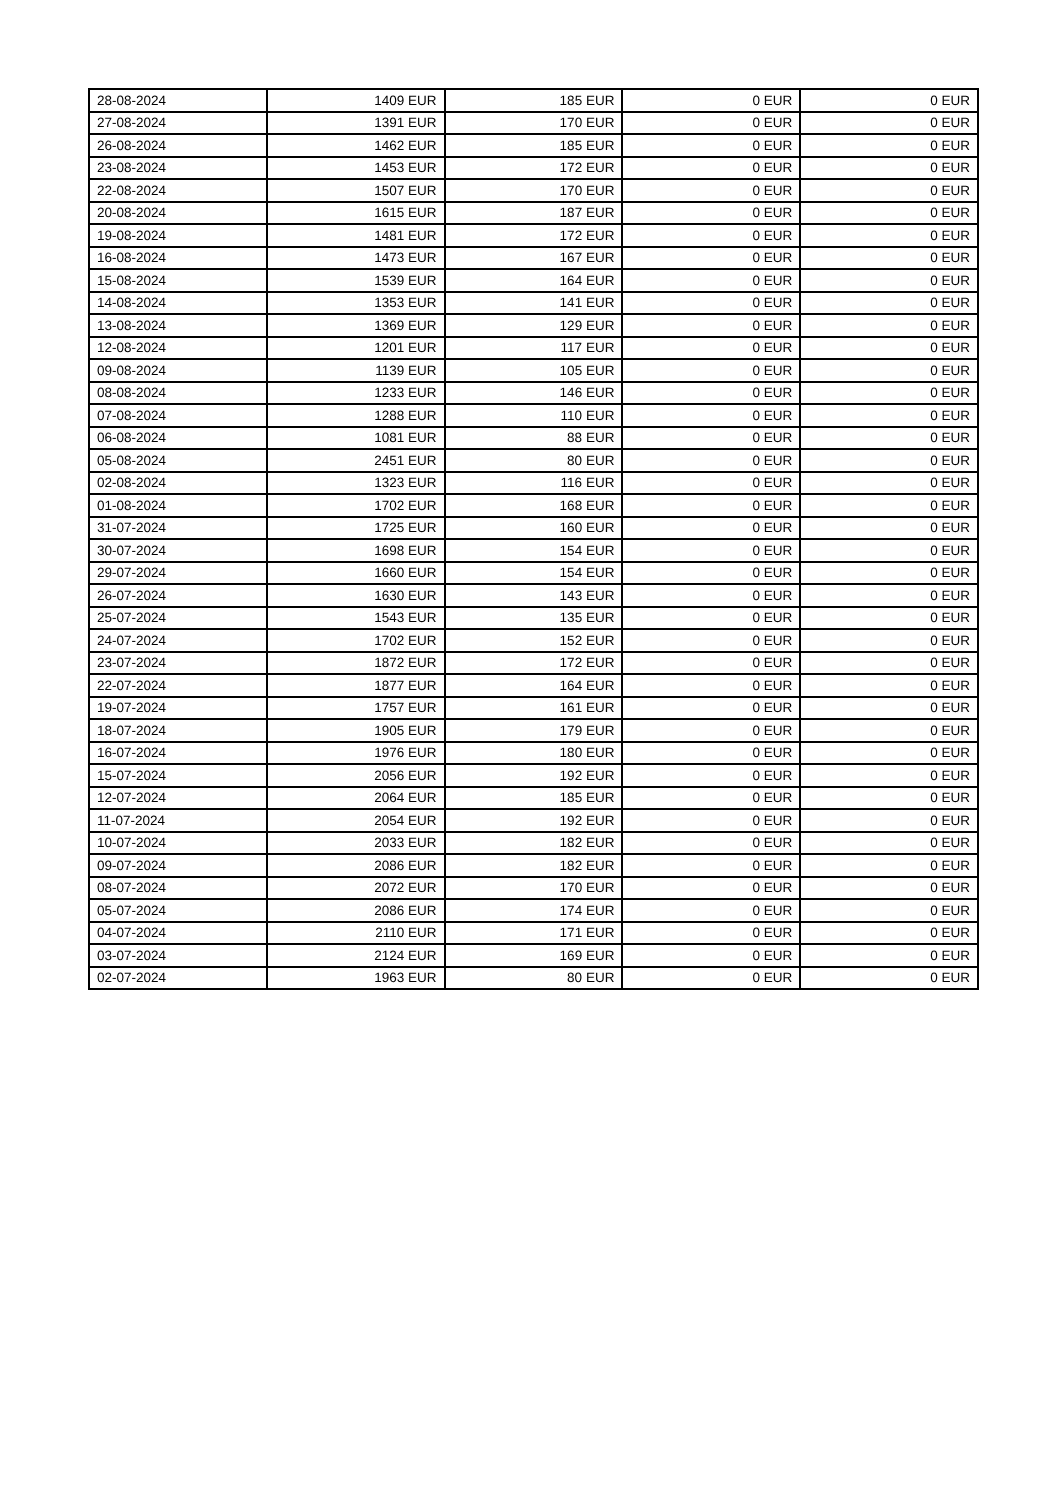| 28-08-2024 | 1409 EUR | 185 EUR | 0 EUR | 0 EUR |
| 27-08-2024 | 1391 EUR | 170 EUR | 0 EUR | 0 EUR |
| 26-08-2024 | 1462 EUR | 185 EUR | 0 EUR | 0 EUR |
| 23-08-2024 | 1453 EUR | 172 EUR | 0 EUR | 0 EUR |
| 22-08-2024 | 1507 EUR | 170 EUR | 0 EUR | 0 EUR |
| 20-08-2024 | 1615 EUR | 187 EUR | 0 EUR | 0 EUR |
| 19-08-2024 | 1481 EUR | 172 EUR | 0 EUR | 0 EUR |
| 16-08-2024 | 1473 EUR | 167 EUR | 0 EUR | 0 EUR |
| 15-08-2024 | 1539 EUR | 164 EUR | 0 EUR | 0 EUR |
| 14-08-2024 | 1353 EUR | 141 EUR | 0 EUR | 0 EUR |
| 13-08-2024 | 1369 EUR | 129 EUR | 0 EUR | 0 EUR |
| 12-08-2024 | 1201 EUR | 117 EUR | 0 EUR | 0 EUR |
| 09-08-2024 | 1139 EUR | 105 EUR | 0 EUR | 0 EUR |
| 08-08-2024 | 1233 EUR | 146 EUR | 0 EUR | 0 EUR |
| 07-08-2024 | 1288 EUR | 110 EUR | 0 EUR | 0 EUR |
| 06-08-2024 | 1081 EUR | 88 EUR | 0 EUR | 0 EUR |
| 05-08-2024 | 2451 EUR | 80 EUR | 0 EUR | 0 EUR |
| 02-08-2024 | 1323 EUR | 116 EUR | 0 EUR | 0 EUR |
| 01-08-2024 | 1702 EUR | 168 EUR | 0 EUR | 0 EUR |
| 31-07-2024 | 1725 EUR | 160 EUR | 0 EUR | 0 EUR |
| 30-07-2024 | 1698 EUR | 154 EUR | 0 EUR | 0 EUR |
| 29-07-2024 | 1660 EUR | 154 EUR | 0 EUR | 0 EUR |
| 26-07-2024 | 1630 EUR | 143 EUR | 0 EUR | 0 EUR |
| 25-07-2024 | 1543 EUR | 135 EUR | 0 EUR | 0 EUR |
| 24-07-2024 | 1702 EUR | 152 EUR | 0 EUR | 0 EUR |
| 23-07-2024 | 1872 EUR | 172 EUR | 0 EUR | 0 EUR |
| 22-07-2024 | 1877 EUR | 164 EUR | 0 EUR | 0 EUR |
| 19-07-2024 | 1757 EUR | 161 EUR | 0 EUR | 0 EUR |
| 18-07-2024 | 1905 EUR | 179 EUR | 0 EUR | 0 EUR |
| 16-07-2024 | 1976 EUR | 180 EUR | 0 EUR | 0 EUR |
| 15-07-2024 | 2056 EUR | 192 EUR | 0 EUR | 0 EUR |
| 12-07-2024 | 2064 EUR | 185 EUR | 0 EUR | 0 EUR |
| 11-07-2024 | 2054 EUR | 192 EUR | 0 EUR | 0 EUR |
| 10-07-2024 | 2033 EUR | 182 EUR | 0 EUR | 0 EUR |
| 09-07-2024 | 2086 EUR | 182 EUR | 0 EUR | 0 EUR |
| 08-07-2024 | 2072 EUR | 170 EUR | 0 EUR | 0 EUR |
| 05-07-2024 | 2086 EUR | 174 EUR | 0 EUR | 0 EUR |
| 04-07-2024 | 2110 EUR | 171 EUR | 0 EUR | 0 EUR |
| 03-07-2024 | 2124 EUR | 169 EUR | 0 EUR | 0 EUR |
| 02-07-2024 | 1963 EUR | 80 EUR | 0 EUR | 0 EUR |